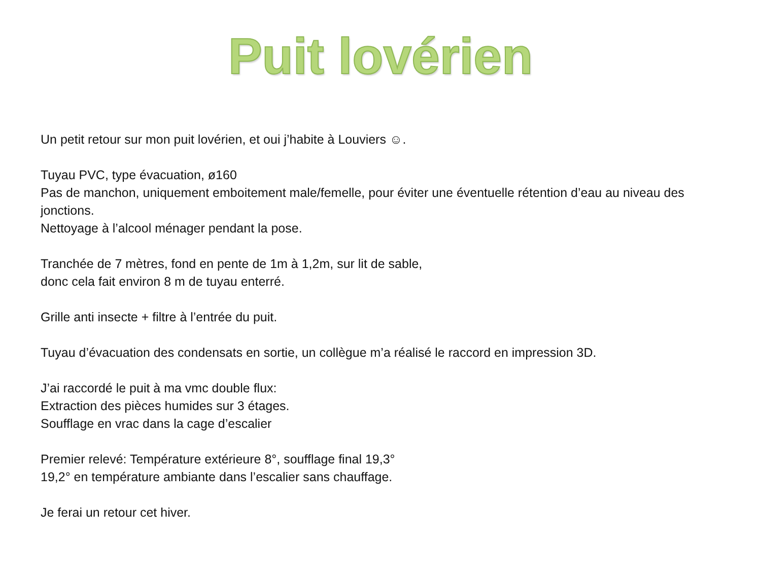Puit lovérien
Un petit retour sur mon puit lovérien, et oui j’habite à Louviers ☺.
Tuyau PVC, type évacuation, ø160
Pas de manchon, uniquement emboitement male/femelle, pour éviter une éventuelle rétention d’eau au niveau des jonctions.
Nettoyage à l’alcool ménager pendant la pose.
Tranchée de 7 mètres, fond en pente de 1m à 1,2m, sur lit de sable,
donc cela fait environ 8 m de tuyau enterré.
Grille anti insecte + filtre à l’entrée du puit.
Tuyau d’évacuation des condensats en sortie, un collègue m’a réalisé le raccord en impression 3D.
J’ai raccordé le puit à ma vmc double flux:
Extraction des pièces humides sur 3 étages.
Soufflage en vrac dans la cage d’escalier
Premier relevé: Température extérieure 8°, soufflage final 19,3°
19,2° en température ambiante dans l’escalier sans chauffage.
Je ferai un retour cet hiver.